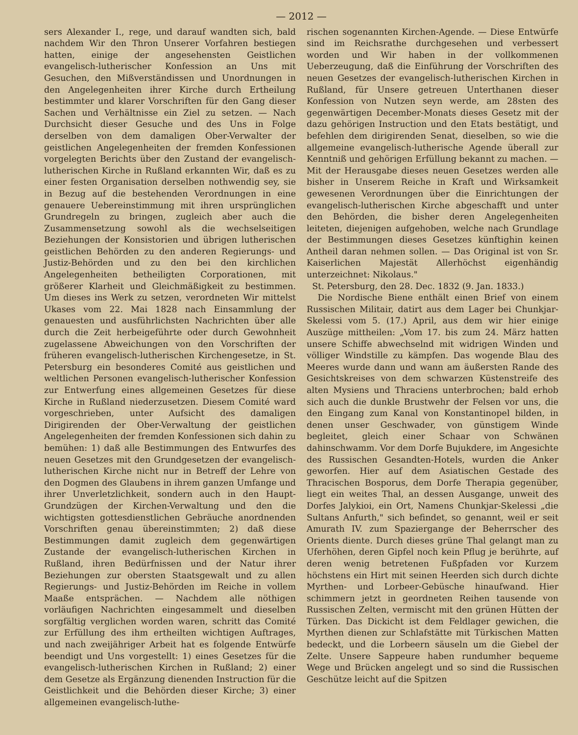— 2012 —
sers Alexander I., rege, und darauf wandten sich, bald nachdem Wir den Thron Unserer Vorfahren bestiegen hatten, einige der angesehensten Geistlichen evangelisch-lutherischer Konfession an Uns mit Gesuchen, den Mißverständissen und Unordnungen in den Angelegenheiten ihrer Kirche durch Ertheilung bestimmter und klarer Vorschriften für den Gang dieser Sachen und Verhältnisse ein Ziel zu setzen. — Nach Durchsicht dieser Gesuche und des Uns in Folge derselben von dem damaligen Ober-Verwalter der geistlichen Angelegenheiten der fremden Konfessionen vorgelegten Berichts über den Zustand der evangelisch-lutherischen Kirche in Rußland erkannten Wir, daß es zu einer festen Organisation derselben nothwendig sey, sie in Bezug auf die bestehenden Verordnungen in eine genauere Uebereinstimmung mit ihren ursprünglichen Grundregeln zu bringen, zugleich aber auch die Zusammensetzung sowohl als die wechselseitigen Beziehungen der Konsistorien und übrigen lutherischen geistlichen Behörden zu den anderen Regierungs- und Justiz-Behörden und zu den bei den kirchlichen Angelegenheiten betheiligten Corporationen, mit größerer Klarheit und Gleichmäßigkeit zu bestimmen. Um dieses ins Werk zu setzen, verordneten Wir mittelst Ukases vom 22. Mai 1828 nach Einsammlung der genauesten und ausführlichsten Nachrichten über alle durch die Zeit herbeigeführte oder durch Gewohnheit zugelassene Abweichungen von den Vorschriften der früheren evangelisch-lutherischen Kirchengesetze, in St. Petersburg ein besonderes Comité aus geistlichen und weltlichen Personen evangelisch-lutherischer Konfession zur Entwerfung eines allgemeinen Gesetzes für diese Kirche in Rußland niederzusetzen. Diesem Comité ward vorgeschrieben, unter Aufsicht des damaligen Dirigirenden der Ober-Verwaltung der geistlichen Angelegenheiten der fremden Konfessionen sich dahin zu bemühen: 1) daß alle Bestimmungen des Entwurfes des neuen Gesetzes mit den Grundgesetzen der evangelisch-lutherischen Kirche nicht nur in Betreff der Lehre von den Dogmen des Glaubens in ihrem ganzen Umfange und ihrer Unverletzlichkeit, sondern auch in den Haupt-Grundzügen der Kirchen-Verwaltung und den die wichtigsten gottesdienstlichen Gebräuche anordnenden Vorschriften genau übereinstimmten; 2) daß diese Bestimmungen damit zugleich dem gegenwärtigen Zustande der evangelisch-lutherischen Kirchen in Rußland, ihren Bedürfnissen und der Natur ihrer Beziehungen zur obersten Staatsgewalt und zu allen Regierungs- und Justiz-Behörden im Reiche in vollem Maaße entsprächen. — Nachdem alle nöthigen vorläufigen Nachrichten eingesammelt und dieselben sorgfältig verglichen worden waren, schritt das Comité zur Erfüllung des ihm ertheilten wichtigen Auftrages, und nach zweijähriger Arbeit hat es folgende Entwürfe beendigt und Uns vorgestellt: 1) eines Gesetzes für die evangelisch-lutherischen Kirchen in Rußland; 2) einer dem Gesetze als Ergänzung dienenden Instruction für die Geistlichkeit und die Behörden dieser Kirche; 3) einer allgemeinen evangelisch-luthe-
rischen sogenannten Kirchen-Agende. — Diese Entwürfe sind im Reichsrathe durchgesehen und verbessert worden und Wir haben in der vollkommenen Ueberzeugung, daß die Einführung der Vorschriften des neuen Gesetzes der evangelisch-lutherischen Kirchen in Rußland, für Unsere getreuen Unterthanen dieser Konfession von Nutzen seyn werde, am 28sten des gegenwärtigen December-Monats dieses Gesetz mit der dazu gehörigen Instruction und den Etats bestätigt, und befehlen dem dirigirenden Senat, dieselben, so wie die allgemeine evangelisch-lutherische Agende überall zur Kenntniß und gehörigen Erfüllung bekannt zu machen. — Mit der Herausgabe dieses neuen Gesetzes werden alle bisher in Unserem Reiche in Kraft und Wirksamkeit gewesenen Verordnungen über die Einrichtungen der evangelisch-lutherischen Kirche abgeschafft und unter den Behörden, die bisher deren Angelegenheiten leiteten, diejenigen aufgehoben, welche nach Grundlage der Bestimmungen dieses Gesetzes künftighin keinen Antheil daran nehmen sollen. — Das Original ist von Sr. Kaiserlichen Majestät Allerhöchst eigenhändig unterzeichnet: Nikolaus."
St. Petersburg, den 28. Dec. 1832 (9. Jan. 1833.)
Die Nordische Biene enthält einen Brief von einem Russischen Militair, datirt aus dem Lager bei Chunkjar-Skelessi vom 5. (17.) April, aus dem wir hier einige Auszüge mittheilen: „Vom 17. bis zum 24. März hatten unsere Schiffe abwechselnd mit widrigen Winden und völliger Windstille zu kämpfen. Das wogende Blau des Meeres wurde dann und wann am äußersten Rande des Gesichtskreises von dem schwarzen Küstenstreife des alten Mysiens und Thraciens unterbrochen; bald erhob sich auch die dunkle Brustwehr der Felsen vor uns, die den Eingang zum Kanal von Konstantinopel bilden, in denen unser Geschwader, von günstigem Winde begleitet, gleich einer Schaar von Schwänen dahinschwamm. Vor dem Dorfe Bujukdere, im Angesichte des Russischen Gesandten-Hotels, wurden die Anker geworfen. Hier auf dem Asiatischen Gestade des Thracischen Bosporus, dem Dorfe Therapia gegenüber, liegt ein weites Thal, an dessen Ausgange, unweit des Dorfes Jalykioi, ein Ort, Namens Chunkjar-Skelessi „die Sultans Anfurth," sich befindet, so genannt, weil er seit Amurath IV. zum Spaziergange der Beherrscher des Orients diente. Durch dieses grüne Thal gelangt man zu Uferhöhen, deren Gipfel noch kein Pflug je berührte, auf deren wenig betretenen Fußpfaden vor Kurzem höchstens ein Hirt mit seinen Heerden sich durch dichte Myrthen- und Lorbeer-Gebüsche hinaufwand. Hier schimmern jetzt in geordneten Reihen tausende von Russischen Zelten, vermischt mit den grünen Hütten der Türken. Das Dickicht ist dem Feldlager gewichen, die Myrthen dienen zur Schlafstätte mit Türkischen Matten bedeckt, und die Lorbeern säuseln um die Giebel der Zelte. Unsere Sappeure haben rundumher bequeme Wege und Brücken angelegt und so sind die Russischen Geschütze leicht auf die Spitzen